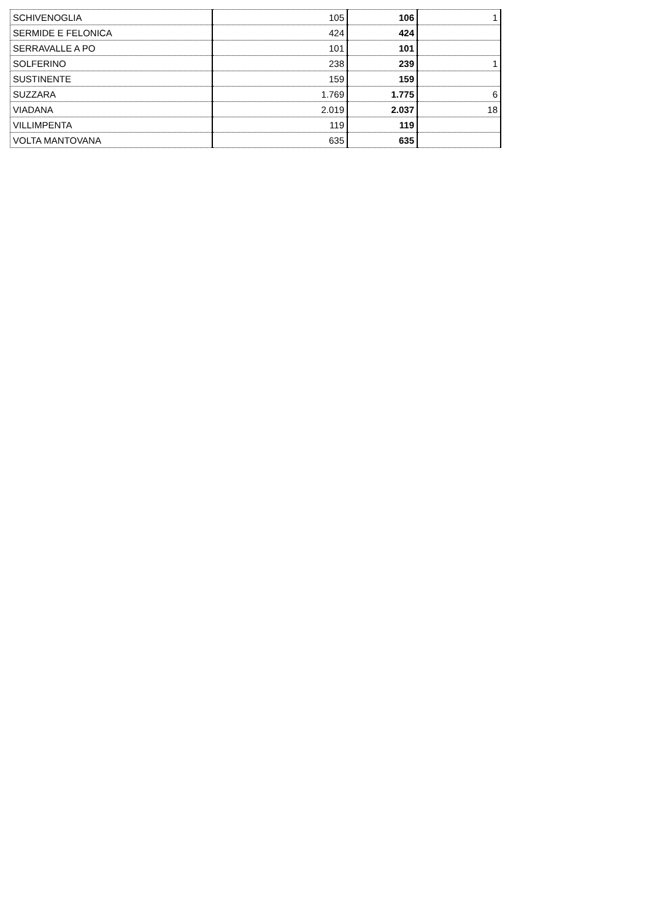| SCHIVENOGLIA | 105 | 106 | 1 |
| SERMIDE E FELONICA | 424 | 424 | |
| SERRAVALLE A PO | 101 | 101 | |
| SOLFERINO | 238 | 239 | 1 |
| SUSTINENTE | 159 | 159 | |
| SUZZARA | 1.769 | 1.775 | 6 |
| VIADANA | 2.019 | 2.037 | 18 |
| VILLIMPENTA | 119 | 119 | |
| VOLTA MANTOVANA | 635 | 635 | |